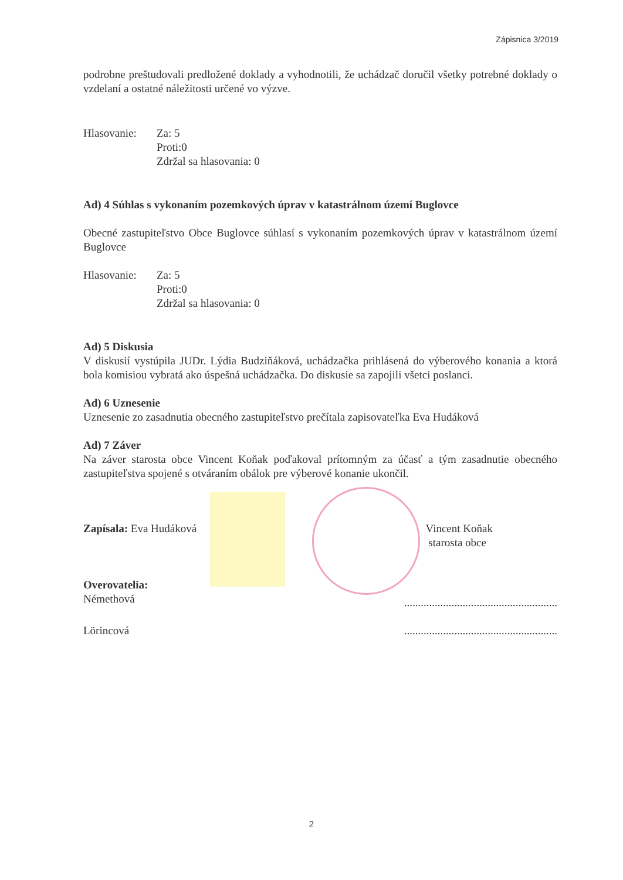Zápisnica 3/2019
podrobne preštudovali predložené doklady a vyhodnotili, že uchádzač doručil všetky potrebné doklady o vzdelaní a ostatné náležitosti určené vo výzve.
Hlasovanie:
Za: 5
Proti:0
Zdržal sa hlasovania: 0
Ad) 4 Súhlas s vykonaním pozemkových úprav v katastrálnom území Buglovce
Obecné zastupiteľstvo Obce Buglovce súhlasí s vykonaním pozemkových úprav v katastrálnom území Buglovce
Hlasovanie:
Za: 5
Proti:0
Zdržal sa hlasovania: 0
Ad) 5 Diskusia
V diskusií vystúpila JUDr. Lýdia Budziňáková, uchádzačka prihlásená do výberového konania a ktorá bola komisiou vybratá ako úspešná uchádzačka. Do diskusie sa zapojili všetci poslanci.
Ad) 6 Uznesenie
Uznesenie zo zasadnutia obecného zastupiteľstvo prečítala zapisovateľka Eva Hudáková
Ad) 7 Záver
Na záver starosta obce Vincent Koňak poďakoval prítomným za účasť a tým zasadnutie obecného zastupiteľstva spojené s otváraním obálok pre výberové konanie ukončil.
Zapísala: Eva Hudáková Vincent Koňak
starosta obce
Overovatelia:
Némethová
.......................................................
Lörincová .......................................................
2